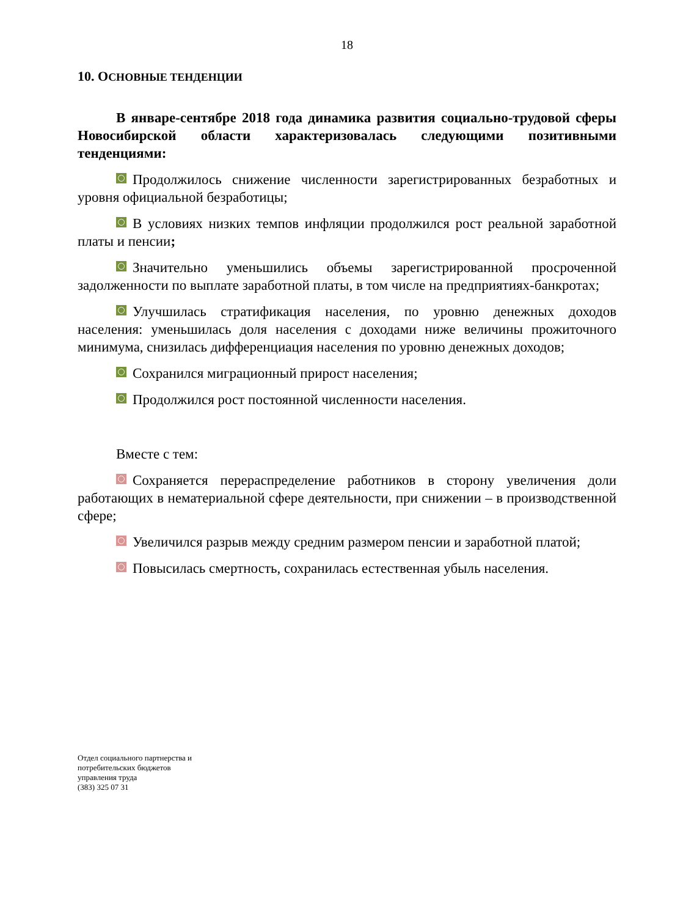18
10. ОСНОВНЫЕ ТЕНДЕНЦИИ
В январе-сентябре 2018 года динамика развития социально-трудовой сферы Новосибирской области характеризовалась следующими позитивными тенденциями:
Продолжилось снижение численности зарегистрированных безработных и уровня официальной безработицы;
В условиях низких темпов инфляции продолжился рост реальной заработной платы и пенсии;
Значительно уменьшились объемы зарегистрированной просроченной задолженности по выплате заработной платы, в том числе на предприятиях-банкротах;
Улучшилась стратификация населения, по уровню денежных доходов населения: уменьшилась доля населения с доходами ниже величины прожиточного минимума, снизилась дифференциация населения по уровню денежных доходов;
Сохранился миграционный прирост населения;
Продолжился рост постоянной численности населения.
Вместе с тем:
Сохраняется перераспределение работников в сторону увеличения доли работающих в нематериальной сфере деятельности, при снижении – в производственной сфере;
Увеличился разрыв между средним размером пенсии и заработной платой;
Повысилась смертность, сохранилась естественная убыль населения.
Отдел социального партнерства и
потребительских бюджетов
управления труда
(383) 325 07 31